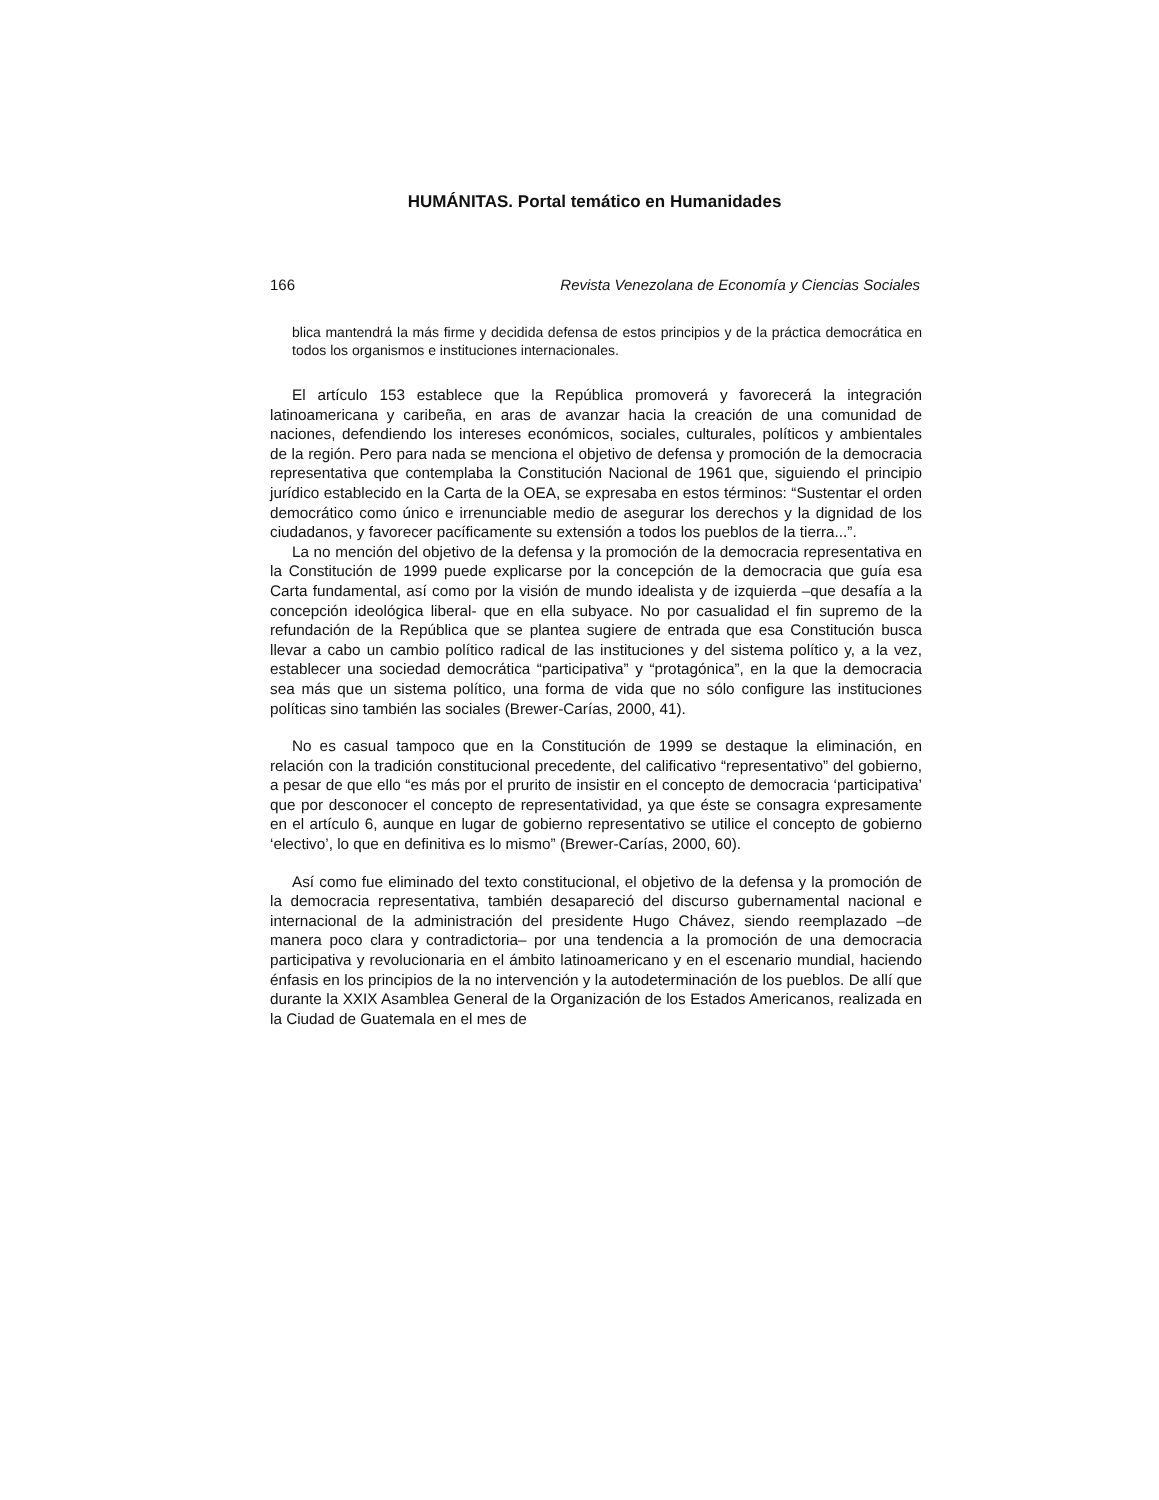HUMÁNITAS. Portal temático en Humanidades
166 Revista Venezolana de Economía y Ciencias Sociales
blica mantendrá la más firme y decidida defensa de estos principios y de la práctica democrática en todos los organismos e instituciones internacionales.
El artículo 153 establece que la República promoverá y favorecerá la integración latinoamericana y caribeña, en aras de avanzar hacia la creación de una comunidad de naciones, defendiendo los intereses económicos, sociales, culturales, políticos y ambientales de la región. Pero para nada se menciona el objetivo de defensa y promoción de la democracia representativa que contemplaba la Constitución Nacional de 1961 que, siguiendo el principio jurídico establecido en la Carta de la OEA, se expresaba en estos términos: “Sustentar el orden democrático como único e irrenunciable medio de asegurar los derechos y la dignidad de los ciudadanos, y favorecer pacíficamente su extensión a todos los pueblos de la tierra...”.
La no mención del objetivo de la defensa y la promoción de la democracia representativa en la Constitución de 1999 puede explicarse por la concepción de la democracia que guía esa Carta fundamental, así como por la visión de mundo idealista y de izquierda –que desafía a la concepción ideológica liberal- que en ella subyace. No por casualidad el fin supremo de la refundación de la República que se plantea sugiere de entrada que esa Constitución busca llevar a cabo un cambio político radical de las instituciones y del sistema político y, a la vez, establecer una sociedad democrática “participativa” y “protagónica”, en la que la democracia sea más que un sistema político, una forma de vida que no sólo configure las instituciones políticas sino también las sociales (Brewer-Carías, 2000, 41).
No es casual tampoco que en la Constitución de 1999 se destaque la eliminación, en relación con la tradición constitucional precedente, del calificativo “representativo” del gobierno, a pesar de que ello “es más por el prurito de insistir en el concepto de democracia ‘participativa’ que por desconocer el concepto de representatividad, ya que éste se consagra expresamente en el artículo 6, aunque en lugar de gobierno representativo se utilice el concepto de gobierno ‘electivo’, lo que en definitiva es lo mismo” (Brewer-Carías, 2000, 60).
Así como fue eliminado del texto constitucional, el objetivo de la defensa y la promoción de la democracia representativa, también desapareció del discurso gubernamental nacional e internacional de la administración del presidente Hugo Chávez, siendo reemplazado –de manera poco clara y contradictoria– por una tendencia a la promoción de una democracia participativa y revolucionaria en el ámbito latinoamericano y en el escenario mundial, haciendo énfasis en los principios de la no intervención y la autodeterminación de los pueblos. De allí que durante la XXIX Asamblea General de la Organización de los Estados Americanos, realizada en la Ciudad de Guatemala en el mes de